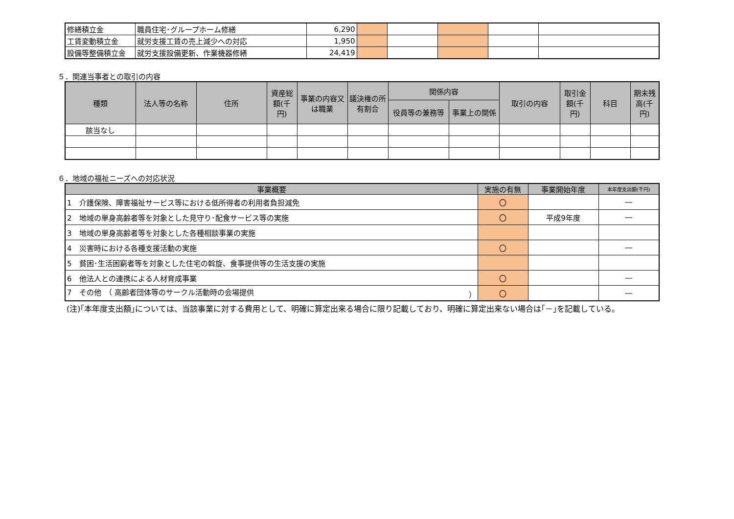| 修繕積立金 | 職員住宅･グループホーム修繕 | 6,290 | | | | | |
| 工賃変動積立金 | 就労支援工賃の売上減少への対応 | 1,950 | | | | | |
| 設備等整備積立金 | 就労支援設備更新、作業機器修繕 | 24,419 | | | | | |
５．関連当事者との取引の内容
| 種類 | 法人等の名称 | 住所 | 資産総額(千円) | 事業の内容又は職業 | 議決権の所有割合 | 関係内容 | | 取引の内容 | 取引金額(千円) | 科目 | 期末残高(千円) |
| --- | --- | --- | --- | --- | --- | --- | --- | --- | --- | --- | --- |
| | | | | | | 役員等の兼務等 | 事業上の関係 | | | | |
| 該当なし | | | | | | | | | | | |
６．地域の福祉ニーズへの対応状況
| 事業概要 | 実施の有無 | 事業開始年度 | 本年度支出額(千円) |
| --- | --- | --- | --- |
| 1 介護保険、障害福祉サービス等における低所得者の利用者負担減免 | 〇 | | ― |
| 2 地域の単身高齢者等を対象とした見守り･配食サービス等の実施 | 〇 | 平成9年度 | ― |
| 3 地域の単身高齢者等を対象とした各種相談事業の実施 | | | |
| 4 災害時における各種支援活動の実施 | 〇 | | ― |
| 5 貧困･生活困窮者等を対象とした住宅の斡旋、食事提供等の生活支援の実施 | | | |
| 6 他法人との連携による人材育成事業 | 〇 | | ― |
| 7 その他 （ 高齢者団体等のサークル活動時の会場提供 ） | 〇 | | ― |
(注)｢本年度支出額｣については、当該事業に対する費用として、明確に算定出来る場合に限り記載しており、明確に算定出来ない場合は｢－｣を記載している。